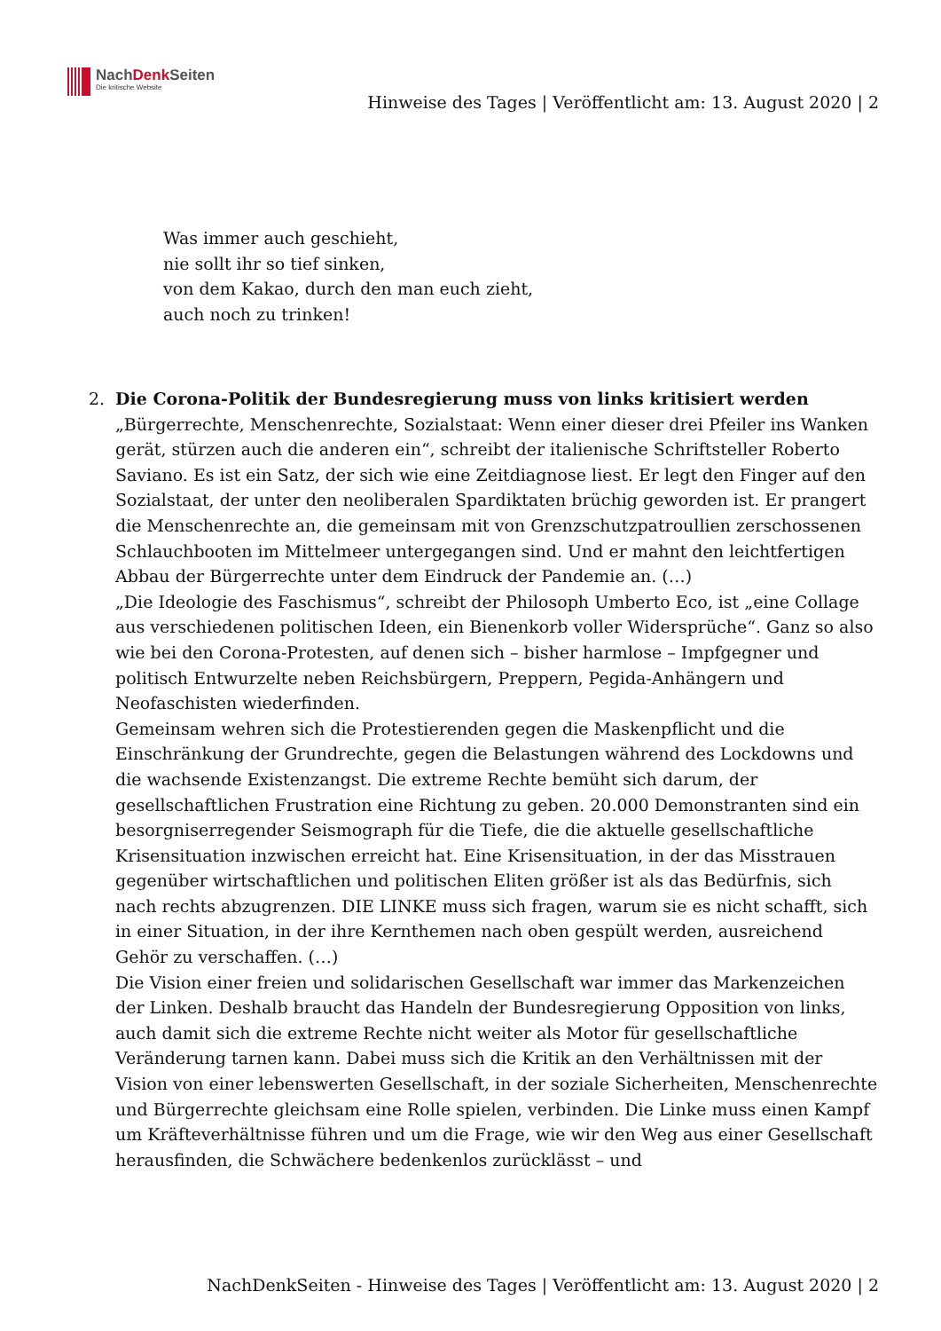NachDenk Seiten
Die kritische Website
Hinweise des Tages | Veröffentlicht am: 13. August 2020 | 2
Was immer auch geschieht,
nie sollt ihr so tief sinken,
von dem Kakao, durch den man euch zieht,
auch noch zu trinken!
2. Die Corona-Politik der Bundesregierung muss von links kritisiert werden
„Bürgerrechte, Menschenrechte, Sozialstaat: Wenn einer dieser drei Pfeiler ins Wanken gerät, stürzen auch die anderen ein“, schreibt der italienische Schriftsteller Roberto Saviano. Es ist ein Satz, der sich wie eine Zeitdiagnose liest. Er legt den Finger auf den Sozialstaat, der unter den neoliberalen Spardiktaten brüchig geworden ist. Er prangert die Menschenrechte an, die gemeinsam mit von Grenzschutzpatroullien zerschossenen Schlauchbooten im Mittelmeer untergegangen sind. Und er mahnt den leichtfertigen Abbau der Bürgerrechte unter dem Eindruck der Pandemie an. (…)
„Die Ideologie des Faschismus“, schreibt der Philosoph Umberto Eco, ist „eine Collage aus verschiedenen politischen Ideen, ein Bienenkorb voller Widersprüche“. Ganz so also wie bei den Corona-Protesten, auf denen sich – bisher harmlose – Impfgegner und politisch Entwurzelte neben Reichsbürgern, Preppern, Pegida-Anhängern und Neofaschisten wiederfinden.
Gemeinsam wehren sich die Protestierenden gegen die Maskenpflicht und die Einschränkung der Grundrechte, gegen die Belastungen während des Lockdowns und die wachsende Existenzangst. Die extreme Rechte bemüht sich darum, der gesellschaftlichen Frustration eine Richtung zu geben. 20.000 Demonstranten sind ein besorgniserregender Seismograph für die Tiefe, die die aktuelle gesellschaftliche Krisensituation inzwischen erreicht hat. Eine Krisensituation, in der das Misstrauen gegenüber wirtschaftlichen und politischen Eliten größer ist als das Bedürfnis, sich nach rechts abzugrenzen. DIE LINKE muss sich fragen, warum sie es nicht schafft, sich in einer Situation, in der ihre Kernthemen nach oben gespült werden, ausreichend Gehör zu verschaffen. (…)
Die Vision einer freien und solidarischen Gesellschaft war immer das Markenzeichen der Linken. Deshalb braucht das Handeln der Bundesregierung Opposition von links, auch damit sich die extreme Rechte nicht weiter als Motor für gesellschaftliche Veränderung tarnen kann. Dabei muss sich die Kritik an den Verhältnissen mit der Vision von einer lebenswerten Gesellschaft, in der soziale Sicherheiten, Menschenrechte und Bürgerrechte gleichsam eine Rolle spielen, verbinden. Die Linke muss einen Kampf um Kräfteverhältnisse führen und um die Frage, wie wir den Weg aus einer Gesellschaft herausfinden, die Schwächere bedenkenlos zurücklässt – und
NachDenkSeiten - Hinweise des Tages | Veröffentlicht am: 13. August 2020 | 2